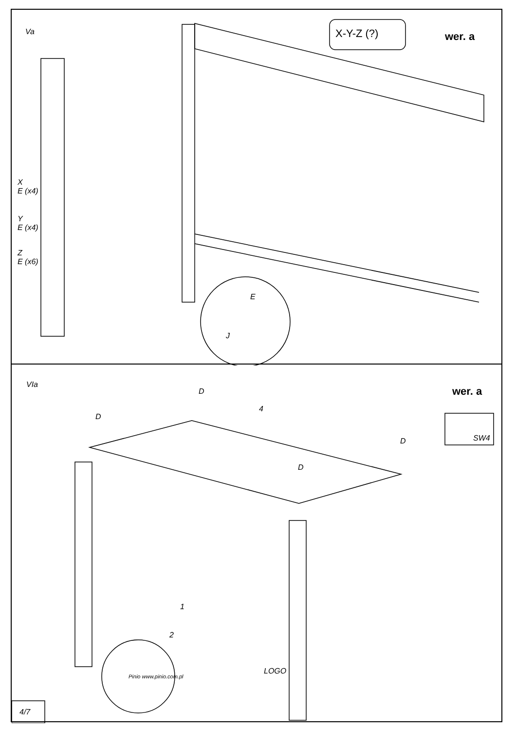Va X-Y-Z (?) wer. a
X
E (x4)
Y
E (x4)
Z
E (x6)
E
J
VIa
wer. a
D
D
D
D
4
SW4
1
2
Pinio www.pinio.com.pl
LOGO
4/7